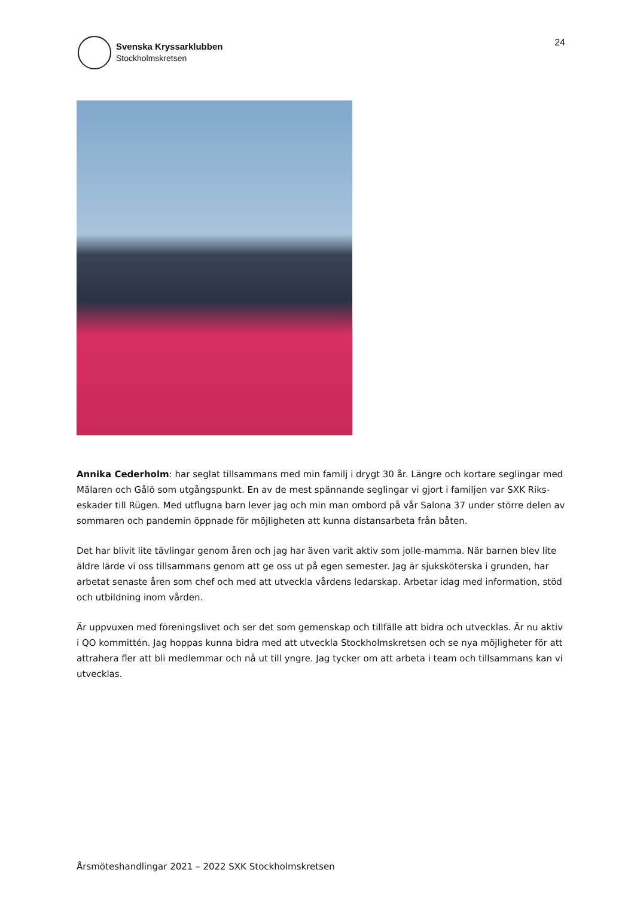Svenska Kryssarklubben
Stockholmskretsen
24
Annika Cederholm: har seglat tillsammans med min familj i drygt 30 år. Längre och kortare seglingar med Mälaren och Gålö som utgångspunkt. En av de mest spännande seglingar vi gjort i familjen var SXK Riks-eskader till Rügen. Med utflugna barn lever jag och min man ombord på vår Salona 37 under större delen av sommaren och pandemin öppnade för möjligheten att kunna distansarbeta från båten.
Det har blivit lite tävlingar genom åren och jag har även varit aktiv som jolle-mamma. När barnen blev lite äldre lärde vi oss tillsammans genom att ge oss ut på egen semester. Jag är sjuksköterska i grunden, har arbetat senaste åren som chef och med att utveckla vårdens ledarskap. Arbetar idag med information, stöd och utbildning inom vården.
Är uppvuxen med föreningslivet och ser det som gemenskap och tillfälle att bidra och utvecklas. Är nu aktiv i QO kommittén. Jag hoppas kunna bidra med att utveckla Stockholmskretsen och se nya möjligheter för att attrahera fler att bli medlemmar och nå ut till yngre. Jag tycker om att arbeta i team och tillsammans kan vi utvecklas.
Årsmöteshandlingar 2021 – 2022 SXK Stockholmskretsen